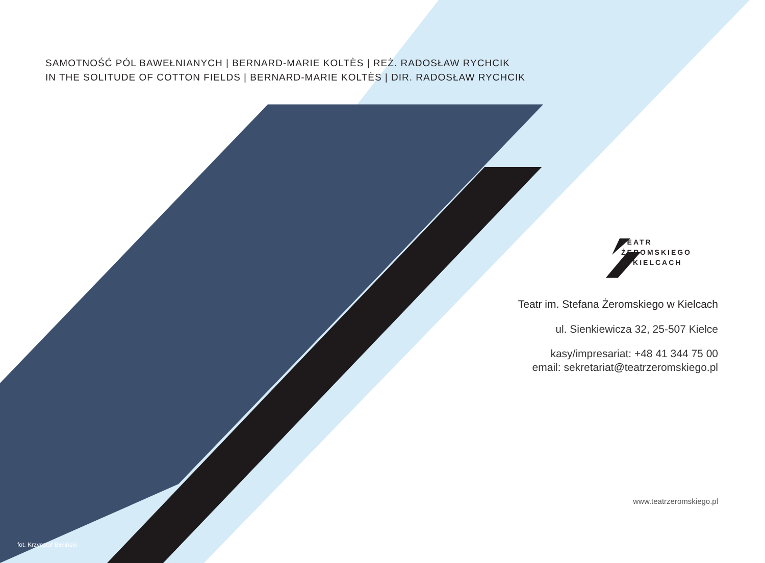SAMOTNOŚĆ PÓL BAWEŁNIANYCH | BERNARD-MARIE KOLTÈS | REŻ. RADOSŁAW RYCHCIK
IN THE SOLITUDE OF COTTON FIELDS | BERNARD-MARIE KOLTÈS | DIR. RADOSŁAW RYCHCIK
TEATR
ŻEROMSKIEGO
W KIELCACH
Teatr im. Stefana Żeromskiego w Kielcach
ul. Sienkiewicza 32, 25-507 Kielce
kasy/impresariat: +48 41 344 75 00
email: sekretariat@teatrzeromskiego.pl
www.teatrzeromskiego.pl
fot. Krzysztof Bieliński